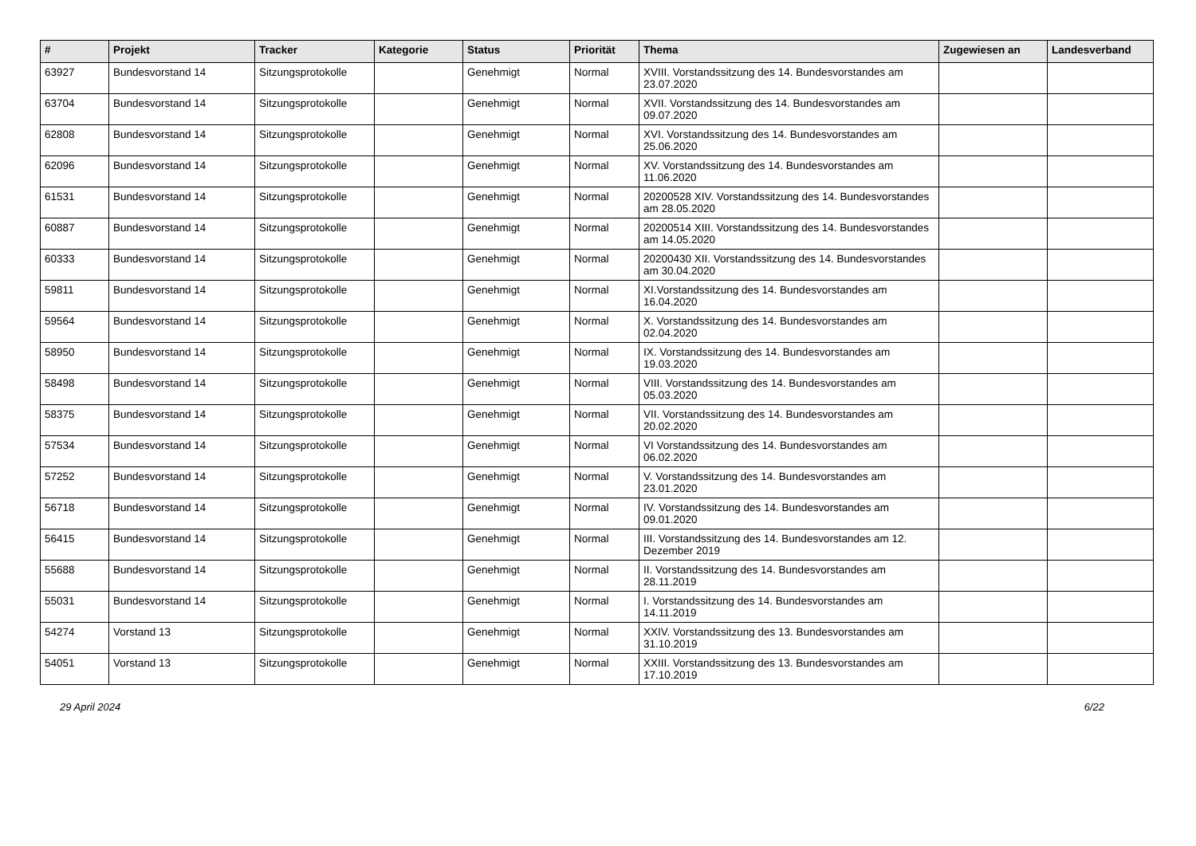| # | Projekt | Tracker | Kategorie | Status | Priorität | Thema | Zugewiesen an | Landesverband |
| --- | --- | --- | --- | --- | --- | --- | --- | --- |
| 63927 | Bundesvorstand 14 | Sitzungsprotokolle | | Genehmigt | Normal | XVIII. Vorstandssitzung des 14. Bundesvorstandes am 23.07.2020 | | |
| 63704 | Bundesvorstand 14 | Sitzungsprotokolle | | Genehmigt | Normal | XVII. Vorstandssitzung des 14. Bundesvorstandes am 09.07.2020 | | |
| 62808 | Bundesvorstand 14 | Sitzungsprotokolle | | Genehmigt | Normal | XVI. Vorstandssitzung des 14. Bundesvorstandes am 25.06.2020 | | |
| 62096 | Bundesvorstand 14 | Sitzungsprotokolle | | Genehmigt | Normal | XV. Vorstandssitzung des 14. Bundesvorstandes am 11.06.2020 | | |
| 61531 | Bundesvorstand 14 | Sitzungsprotokolle | | Genehmigt | Normal | 20200528 XIV. Vorstandssitzung des 14. Bundesvorstandes am 28.05.2020 | | |
| 60887 | Bundesvorstand 14 | Sitzungsprotokolle | | Genehmigt | Normal | 20200514 XIII. Vorstandssitzung des 14. Bundesvorstandes am 14.05.2020 | | |
| 60333 | Bundesvorstand 14 | Sitzungsprotokolle | | Genehmigt | Normal | 20200430 XII. Vorstandssitzung des 14. Bundesvorstandes am 30.04.2020 | | |
| 59811 | Bundesvorstand 14 | Sitzungsprotokolle | | Genehmigt | Normal | XI.Vorstandssitzung des 14. Bundesvorstandes am 16.04.2020 | | |
| 59564 | Bundesvorstand 14 | Sitzungsprotokolle | | Genehmigt | Normal | X. Vorstandssitzung des 14. Bundesvorstandes am 02.04.2020 | | |
| 58950 | Bundesvorstand 14 | Sitzungsprotokolle | | Genehmigt | Normal | IX. Vorstandssitzung des 14. Bundesvorstandes am 19.03.2020 | | |
| 58498 | Bundesvorstand 14 | Sitzungsprotokolle | | Genehmigt | Normal | VIII. Vorstandssitzung des 14. Bundesvorstandes am 05.03.2020 | | |
| 58375 | Bundesvorstand 14 | Sitzungsprotokolle | | Genehmigt | Normal | VII. Vorstandssitzung des 14. Bundesvorstandes am 20.02.2020 | | |
| 57534 | Bundesvorstand 14 | Sitzungsprotokolle | | Genehmigt | Normal | VI Vorstandssitzung des 14. Bundesvorstandes am 06.02.2020 | | |
| 57252 | Bundesvorstand 14 | Sitzungsprotokolle | | Genehmigt | Normal | V. Vorstandssitzung des 14. Bundesvorstandes am 23.01.2020 | | |
| 56718 | Bundesvorstand 14 | Sitzungsprotokolle | | Genehmigt | Normal | IV. Vorstandssitzung des 14. Bundesvorstandes am 09.01.2020 | | |
| 56415 | Bundesvorstand 14 | Sitzungsprotokolle | | Genehmigt | Normal | III. Vorstandssitzung des 14. Bundesvorstandes am 12. Dezember 2019 | | |
| 55688 | Bundesvorstand 14 | Sitzungsprotokolle | | Genehmigt | Normal | II. Vorstandssitzung des 14. Bundesvorstandes am 28.11.2019 | | |
| 55031 | Bundesvorstand 14 | Sitzungsprotokolle | | Genehmigt | Normal | I. Vorstandssitzung des 14. Bundesvorstandes am 14.11.2019 | | |
| 54274 | Vorstand 13 | Sitzungsprotokolle | | Genehmigt | Normal | XXIV. Vorstandssitzung des 13. Bundesvorstandes am 31.10.2019 | | |
| 54051 | Vorstand 13 | Sitzungsprotokolle | | Genehmigt | Normal | XXIII. Vorstandssitzung des 13. Bundesvorstandes am 17.10.2019 | | |
29 April 2024 6/22